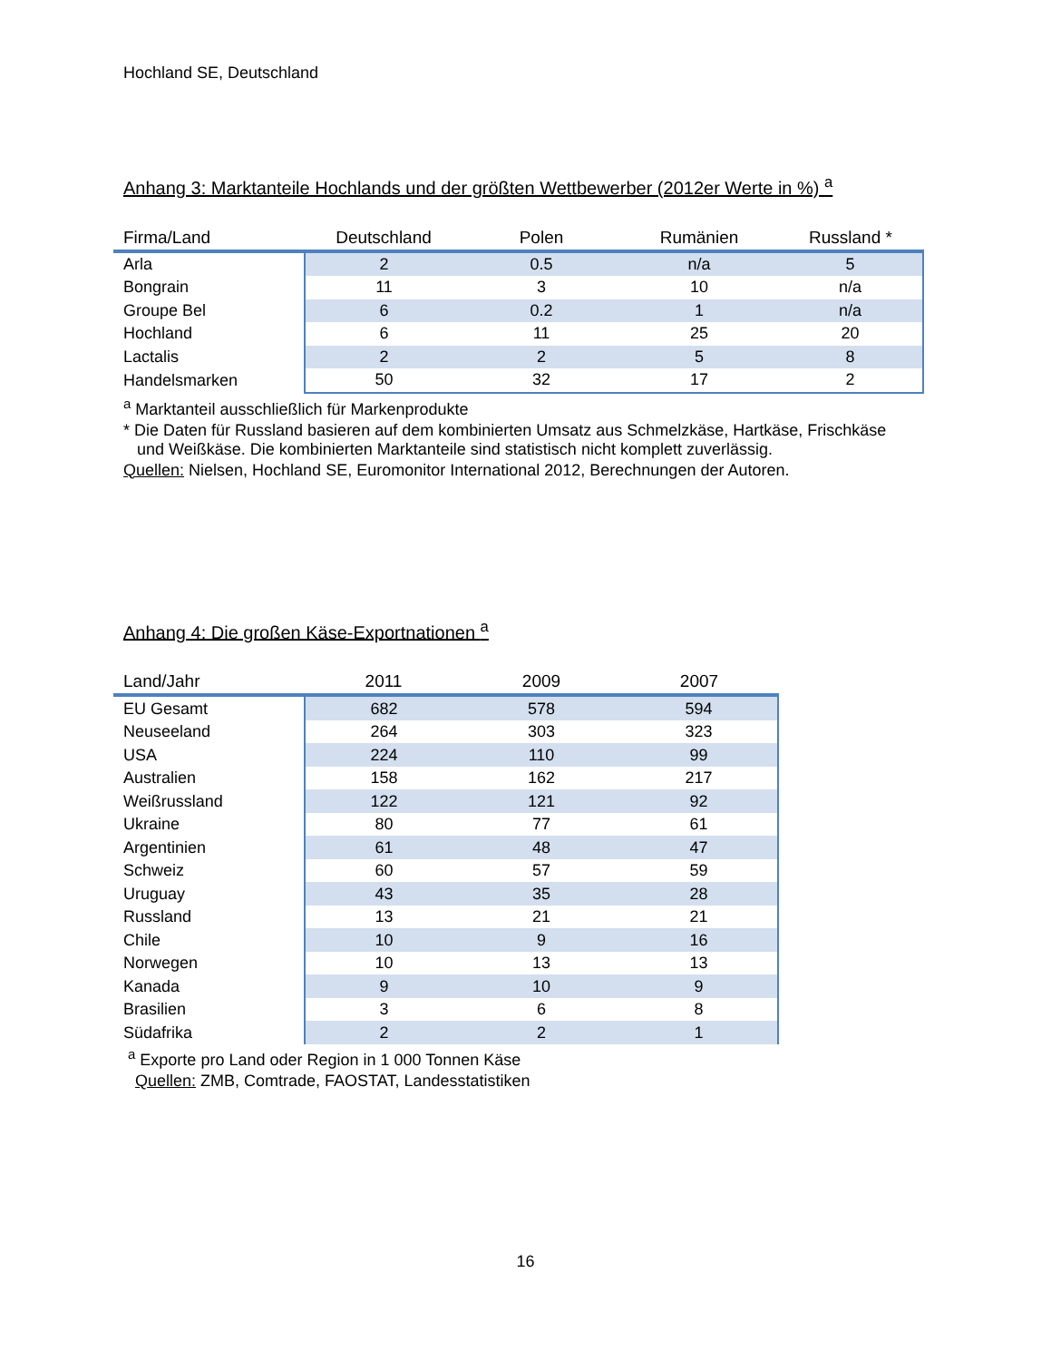Hochland SE, Deutschland
Anhang 3: Marktanteile Hochlands und der größten Wettbewerber (2012er Werte in %) <sup>a</sup>
| Firma/Land | Deutschland | Polen | Rumänien | Russland * |
| --- | --- | --- | --- | --- |
| Arla | 2 | 0.5 | n/a | 5 |
| Bongrain | 11 | 3 | 10 | n/a |
| Groupe Bel | 6 | 0.2 | 1 | n/a |
| Hochland | 6 | 11 | 25 | 20 |
| Lactalis | 2 | 2 | 5 | 8 |
| Handelsmarken | 50 | 32 | 17 | 2 |
<sup>a</sup> Marktanteil ausschließlich für Markenprodukte
* Die Daten für Russland basieren auf dem kombinierten Umsatz aus Schmelzkäse, Hartkäse, Frischkäse
und Weißkäse. Die kombinierten Marktanteile sind statistisch nicht komplett zuverlässig.
Quellen: Nielsen, Hochland SE, Euromonitor International 2012, Berechnungen der Autoren.
Anhang 4: Die großen Käse-Exportnationen <sup>a</sup>
| Land/Jahr | 2011 | 2009 | 2007 |
| --- | --- | --- | --- |
| EU Gesamt | 682 | 578 | 594 |
| Neuseeland | 264 | 303 | 323 |
| USA | 224 | 110 | 99 |
| Australien | 158 | 162 | 217 |
| Weißrussland | 122 | 121 | 92 |
| Ukraine | 80 | 77 | 61 |
| Argentinien | 61 | 48 | 47 |
| Schweiz | 60 | 57 | 59 |
| Uruguay | 43 | 35 | 28 |
| Russland | 13 | 21 | 21 |
| Chile | 10 | 9 | 16 |
| Norwegen | 10 | 13 | 13 |
| Kanada | 9 | 10 | 9 |
| Brasilien | 3 | 6 | 8 |
| Südafrika | 2 | 2 | 1 |
<sup>a</sup> Exporte pro Land oder Region in 1 000 Tonnen Käse
Quellen: ZMB, Comtrade, FAOSTAT, Landesstatistiken
16